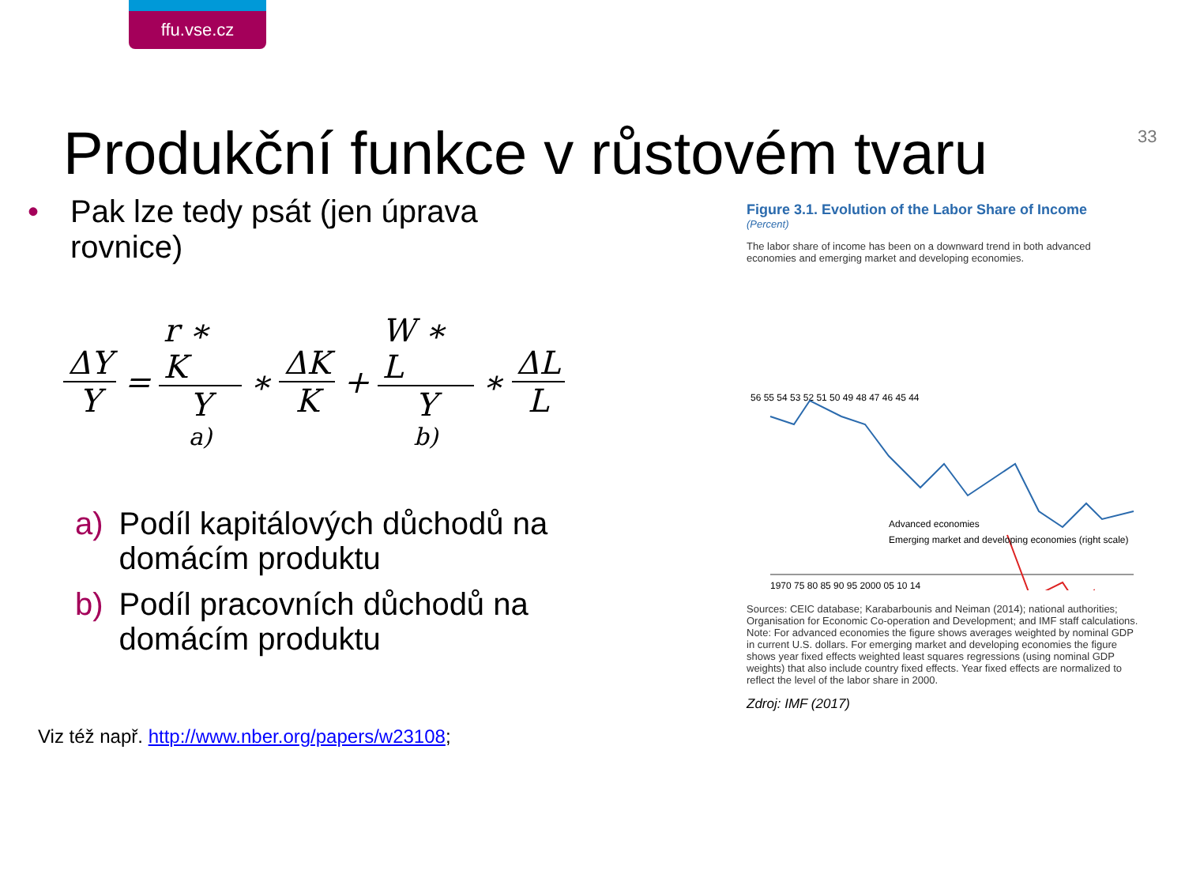ffu.vse.cz
33
Produkční funkce v růstovém tvaru
• Pak lze tedy psát (jen úprava rovnice)
ΔY Y = r ∗ K Y a) ∗ ΔK K + W ∗ L Y b) ∗ ΔL L
a) Podíl kapitálových důchodů na domácím produktu
b) Podíl pracovních důchodů na domácím produktu
Viz též např. http://www.nber.org/papers/w23108;
Figure 3.1. Evolution of the Labor Share of Income
(Percent)
The labor share of income has been on a downward trend in both advanced economies and emerging market and developing economies.
56 55 54 53 52 51 50 49 48 47 46 45 44
Advanced economies
Emerging market and developing economies (right scale)
1970 75 80 85 90 95 2000 05 10 14
Sources: CEIC database; Karabarbounis and Neiman (2014); national authorities; Organisation for Economic Co-operation and Development; and IMF staff calculations.
Note: For advanced economies the figure shows averages weighted by nominal GDP in current U.S. dollars. For emerging market and developing economies the figure shows year fixed effects weighted least squares regressions (using nominal GDP weights) that also include country fixed effects. Year fixed effects are normalized to reflect the level of the labor share in 2000.
Zdroj: IMF (2017)